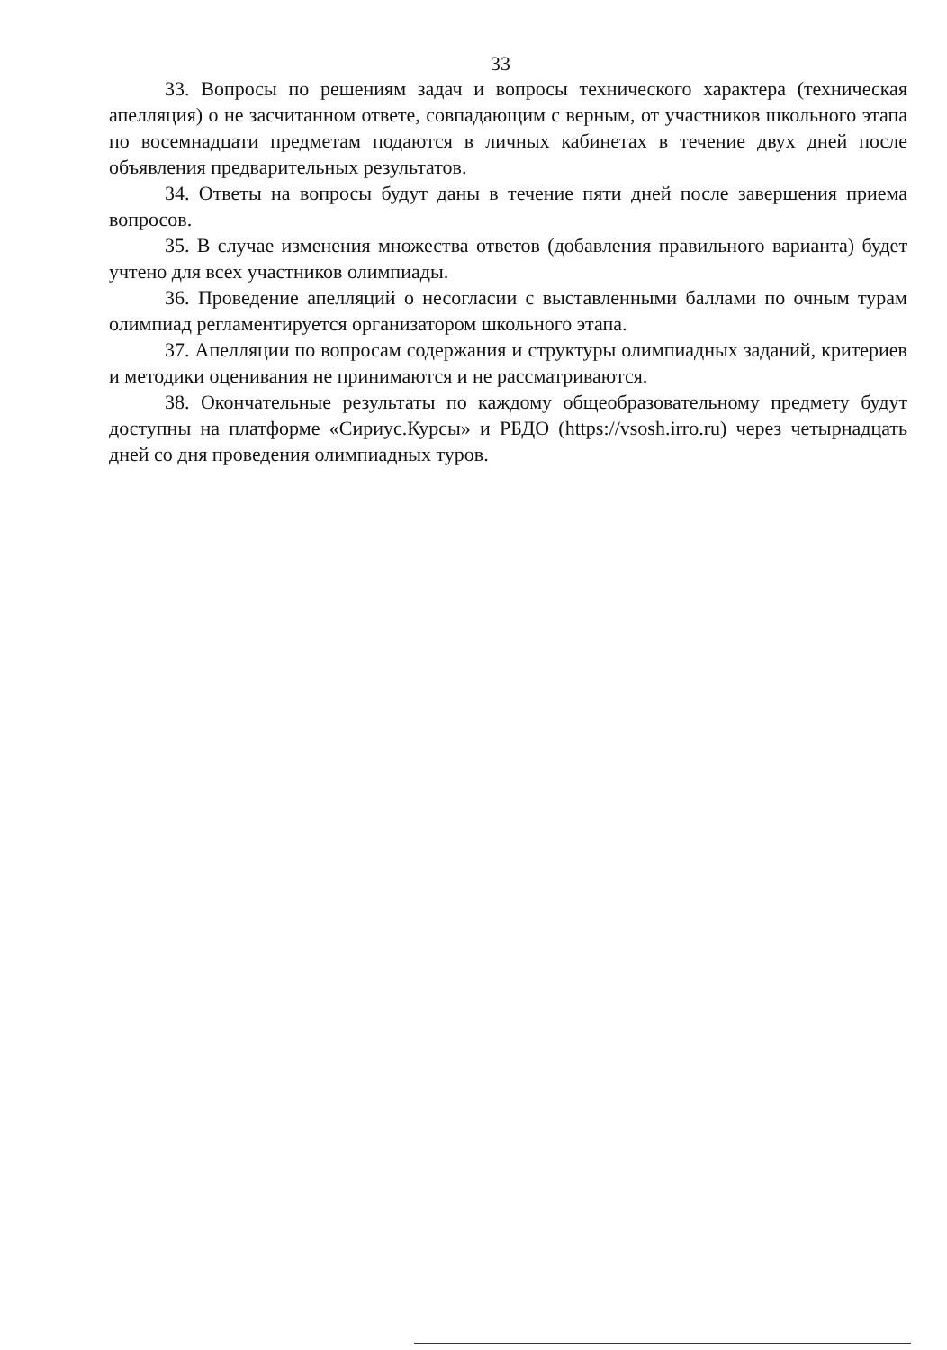33
33. Вопросы по решениям задач и вопросы технического характера (техническая апелляция) о не засчитанном ответе, совпадающим с верным, от участников школьного этапа по восемнадцати предметам подаются в личных кабинетах в течение двух дней после объявления предварительных результатов.
34. Ответы на вопросы будут даны в течение пяти дней после завершения приема вопросов.
35. В случае изменения множества ответов (добавления правильного варианта) будет учтено для всех участников олимпиады.
36. Проведение апелляций о несогласии с выставленными баллами по очным турам олимпиад регламентируется организатором школьного этапа.
37. Апелляции по вопросам содержания и структуры олимпиадных заданий, критериев и методики оценивания не принимаются и не рассматриваются.
38. Окончательные результаты по каждому общеобразовательному предмету будут доступны на платформе «Сириус.Курсы» и РБДО (https://vsosh.irro.ru) через четырнадцать дней со дня проведения олимпиадных туров.